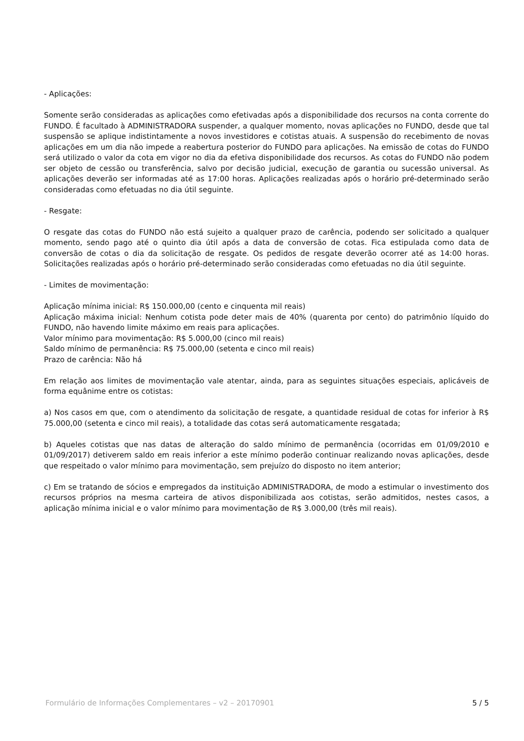- Aplicações:
Somente serão consideradas as aplicações como efetivadas após a disponibilidade dos recursos na conta corrente do FUNDO. É facultado à ADMINISTRADORA suspender, a qualquer momento, novas aplicações no FUNDO, desde que tal suspensão se aplique indistintamente a novos investidores e cotistas atuais. A suspensão do recebimento de novas aplicações em um dia não impede a reabertura posterior do FUNDO para aplicações. Na emissão de cotas do FUNDO será utilizado o valor da cota em vigor no dia da efetiva disponibilidade dos recursos. As cotas do FUNDO não podem ser objeto de cessão ou transferência, salvo por decisão judicial, execução de garantia ou sucessão universal. As aplicações deverão ser informadas até as 17:00 horas. Aplicações realizadas após o horário pré-determinado serão consideradas como efetuadas no dia útil seguinte.
- Resgate:
O resgate das cotas do FUNDO não está sujeito a qualquer prazo de carência, podendo ser solicitado a qualquer momento, sendo pago até o quinto dia útil após a data de conversão de cotas. Fica estipulada como data de conversão de cotas o dia da solicitação de resgate. Os pedidos de resgate deverão ocorrer até as 14:00 horas. Solicitações realizadas após o horário pré-determinado serão consideradas como efetuadas no dia útil seguinte.
- Limites de movimentação:
Aplicação mínima inicial: R$ 150.000,00 (cento e cinquenta mil reais)
Aplicação máxima inicial: Nenhum cotista pode deter mais de 40% (quarenta por cento) do patrimônio líquido do FUNDO, não havendo limite máximo em reais para aplicações.
Valor mínimo para movimentação: R$ 5.000,00 (cinco mil reais)
Saldo mínimo de permanência: R$ 75.000,00 (setenta e cinco mil reais)
Prazo de carência: Não há
Em relação aos limites de movimentação vale atentar, ainda, para as seguintes situações especiais, aplicáveis de forma equânime entre os cotistas:
a) Nos casos em que, com o atendimento da solicitação de resgate, a quantidade residual de cotas for inferior à R$ 75.000,00 (setenta e cinco mil reais), a totalidade das cotas será automaticamente resgatada;
b) Aqueles cotistas que nas datas de alteração do saldo mínimo de permanência (ocorridas em 01/09/2010 e 01/09/2017) detiverem saldo em reais inferior a este mínimo poderão continuar realizando novas aplicações, desde que respeitado o valor mínimo para movimentação, sem prejuízo do disposto no item anterior;
c) Em se tratando de sócios e empregados da instituição ADMINISTRADORA, de modo a estimular o investimento dos recursos próprios na mesma carteira de ativos disponibilizada aos cotistas, serão admitidos, nestes casos, a aplicação mínima inicial e o valor mínimo para movimentação de R$ 3.000,00 (três mil reais).
Formulário de Informações Complementares – v2 – 20170901 5 / 5